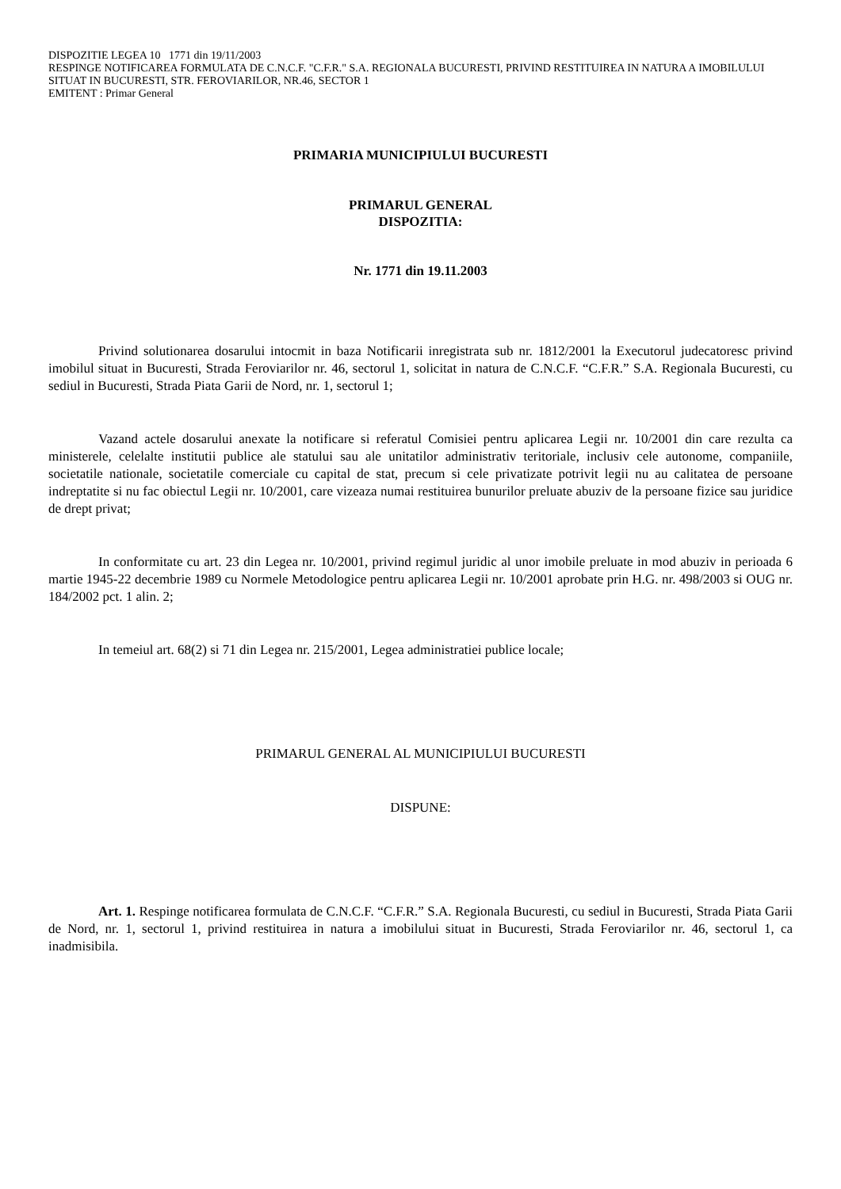DISPOZITIE LEGEA 10 1771 din 19/11/2003
RESPINGE NOTIFICAREA FORMULATA DE C.N.C.F. "C.F.R." S.A. REGIONALA BUCURESTI, PRIVIND RESTITUIREA IN NATURA A IMOBILULUI SITUAT IN BUCURESTI, STR. FEROVIARILOR, NR.46, SECTOR 1
EMITENT : Primar General
PRIMARIA MUNICIPIULUI BUCURESTI
PRIMARUL GENERAL
DISPOZITIA:
Nr. 1771 din 19.11.2003
Privind solutionarea dosarului intocmit in baza Notificarii inregistrata sub nr. 1812/2001 la Executorul judecatoresc privind imobilul situat in Bucuresti, Strada Feroviarilor nr. 46, sectorul 1, solicitat in natura de C.N.C.F. “C.F.R.” S.A. Regionala Bucuresti, cu sediul in Bucuresti, Strada Piata Garii de Nord, nr. 1, sectorul 1;
Vazand actele dosarului anexate la notificare si referatul Comisiei pentru aplicarea Legii nr. 10/2001 din care rezulta ca ministerele, celelalte institutii publice ale statului sau ale unitatilor administrativ teritoriale, inclusiv cele autonome, companiile, societatile nationale, societatile comerciale cu capital de stat, precum si cele privatizate potrivit legii nu au calitatea de persoane indreptatite si nu fac obiectul Legii nr. 10/2001, care vizeaza numai restituirea bunurilor preluate abuziv de la persoane fizice sau juridice de drept privat;
In conformitate cu art. 23 din Legea nr. 10/2001, privind regimul juridic al unor imobile preluate in mod abuziv in perioada 6 martie 1945-22 decembrie 1989 cu Normele Metodologice pentru aplicarea Legii nr. 10/2001 aprobate prin H.G. nr. 498/2003 si OUG nr. 184/2002 pct. 1 alin. 2;
In temeiul art. 68(2) si 71 din Legea nr. 215/2001, Legea administratiei publice locale;
PRIMARUL GENERAL AL MUNICIPIULUI BUCURESTI
DISPUNE:
Art. 1. Respinge notificarea formulata de C.N.C.F. “C.F.R.” S.A. Regionala Bucuresti, cu sediul in Bucuresti, Strada Piata Garii de Nord, nr. 1, sectorul 1, privind restituirea in natura a imobilului situat in Bucuresti, Strada Feroviarilor nr. 46, sectorul 1, ca inadmisibila.